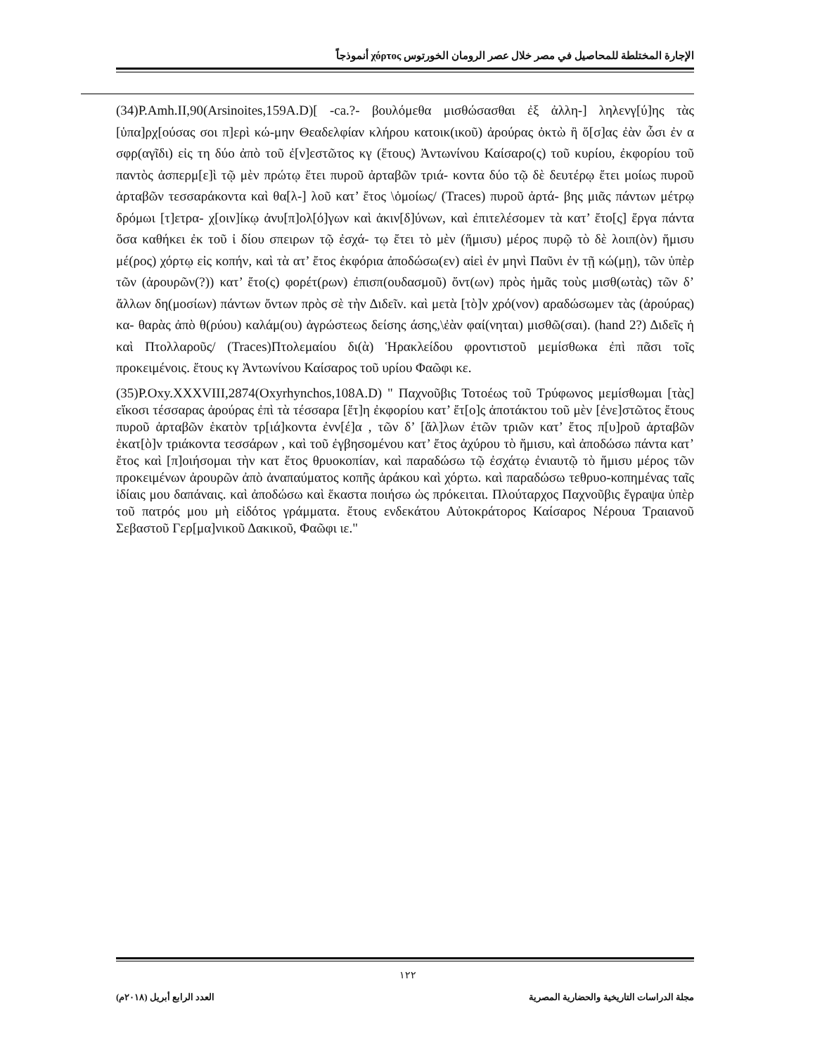الإجارة المختلطة للمحاصيل في مصر خلال عصر الرومان الخورتوس χόρτος أنموذجاً
(34)P.Amh.II,90(Arsinoites,159A.D)[ -ca.?- βουλόμεθα μισθώσασθαι ἐξ ἀλλη-] ληλενγ[ύ]ης τὰς [ὑπα]ρχ[ούσας σοι π]ερὶ κώ-μην Θεαδελφίαν κλήρου κατοικ(ικοῦ) ἀρούρας ὀκτὼ ἢ ὅ[σ]ας ἐὰν ὦσι ἐν α σφρ(αγῖδι) εἰς τη δύο ἀπὸ τοῦ ἐ[ν]εστῶτος κγ (ἔτους) Ἀντωνίνου Καίσαρο(ς) τοῦ κυρίου, ἐκφορίου τοῦ παντὸς ἀσπερμ[ε]ὶ τῷ μὲν πρώτῳ ἔτει πυροῦ ἀρταβῶν τριά- κοντα δύο τῷ δὲ δευτέρῳ ἔτει μοίως πυροῦ ἀρταβῶν τεσσαράκοντα καὶ θα[λ-] λοῦ κατ’ ἔτος \ὁμοίως/ (Traces) πυροῦ ἀρτά- βης μιᾶς πάντων μέτρῳ δρόμωι [τ]ετρα- χ[οιν]ίκῳ ἀνυ[π]ολ[ό]γων καὶ ἀκιν[δ]ύνων, καὶ ἐπιτελέσομεν τὰ κατ’ ἔτο[ς] ἔργα πάντα ὅσα καθήκει ἐκ τοῦ ἰ δίου σπειρων τῷ ἐσχά- τῳ ἔτει τὸ μὲν (ἥμισυ) μέρος πυρῷ τὸ δὲ λοιπ(ὸν) ἥμισυ μέ(ρος) χόρτῳ εἰς κοπήν, καὶ τὰ ατ’ ἔτος ἐκφόρια ἀποδώσω(εν) αἰεὶ ἐν μηνὶ Παῦνι ἐν τῇ κώ(μῃ), τῶν ὑπὲρ τῶν (ἀρουρῶν(?)) κατ’ ἔτο(ς) φορέτ(ρων) ἐπισπ(ουδασμοῦ) ὄντ(ων) πρὸς ἡμᾶς τοὺς μισθ(ωτὰς) τῶν δ’ ἄλλων δη(μοσίων) πάντων ὄντων πρὸς σὲ τὴν Διδεῖν. καὶ μετὰ [τὸ]ν χρό(νον) αραδώσωμεν τὰς (ἀρούρας) κα- θαρὰς ἀπὸ θ(ρύου) καλάμ(ου) ἀγρώστεως δείσης άσης,\ἐὰν φαί(νηται) μισθῶ(σαι). (hand 2?) Διδεῖς ἡ καὶ Πτολλαροῦς/ (Traces)Πτολεμαίου δι(ὰ) Ἡρακλείδου φροντιστοῦ μεμίσθωκα ἐπὶ πᾶσι τοῖς προκειμένοις. ἔτους κγ Ἀντωνίνου Καίσαρος τοῦ υρίου Φαῶφι κε.
(35)P.Oxy.XXXVIII,2874(Oxyrhynchos,108A.D) " Παχνοῦβις Τοτοέως τοῦ Τρύφωνος μεμίσθωμαι [τὰς] εἴκοσι τέσσαρας ἀρούρας ἐπὶ τὰ τέσσαρα [ἔτ]η ἐκφορίου κατ’ ἔτ[ο]ς ἀποτάκτου τοῦ μὲν [ἐνε]στῶτος ἔτους πυροῦ ἀρταβῶν ἑκατὸν τρ[ιά]κοντα ἐνν[έ]α , τῶν δ’ [ἄλ]λων ἐτῶν τριῶν κατ’ ἔτος π[υ]ροῦ ἀρταβῶν ἑκατ[ὸ]ν τριάκοντα τεσσάρων , καὶ τοῦ ἐγβησομένου κατ’ ἔτος ἀχύρου τὸ ἥμισυ, καὶ ἀποδώσω πάντα κατ’ ἔτος καὶ [π]οιήσομαι τὴν κατ ἔτος θρυοκοπίαν, καὶ παραδώσω τῷ ἐσχάτῳ ἐνιαυτῷ τὸ ἥμισυ μέρος τῶν προκειμένων ἀρουρῶν ἀπὸ ἀναπαύματος κοπῆς ἀράκου καὶ χόρτω. καὶ παραδώσω τεθρυο-κοπημένας ταῖς ἰδίαις μου δαπάναις. καὶ ἀποδώσω καὶ ἕκαστα ποιήσω ὡς πρόκειται. Πλούταρχος Παχνοῦβις ἔγραψα ὑπὲρ τοῦ πατρός μου μὴ εἰδότος γράμματα. ἔτους ενδεκάτου Αὐτοκράτορος Καίσαρος Νέρουα Τραιανοῦ Σεβαστοῦ Γερ[μα]νικοῦ Δακικοῦ, Φαῶφι ιε."
١٢٢
مجلة الدراسات التاريخية والحضارية المصرية
العدد الرابع أبريل (٢٠١٨م)